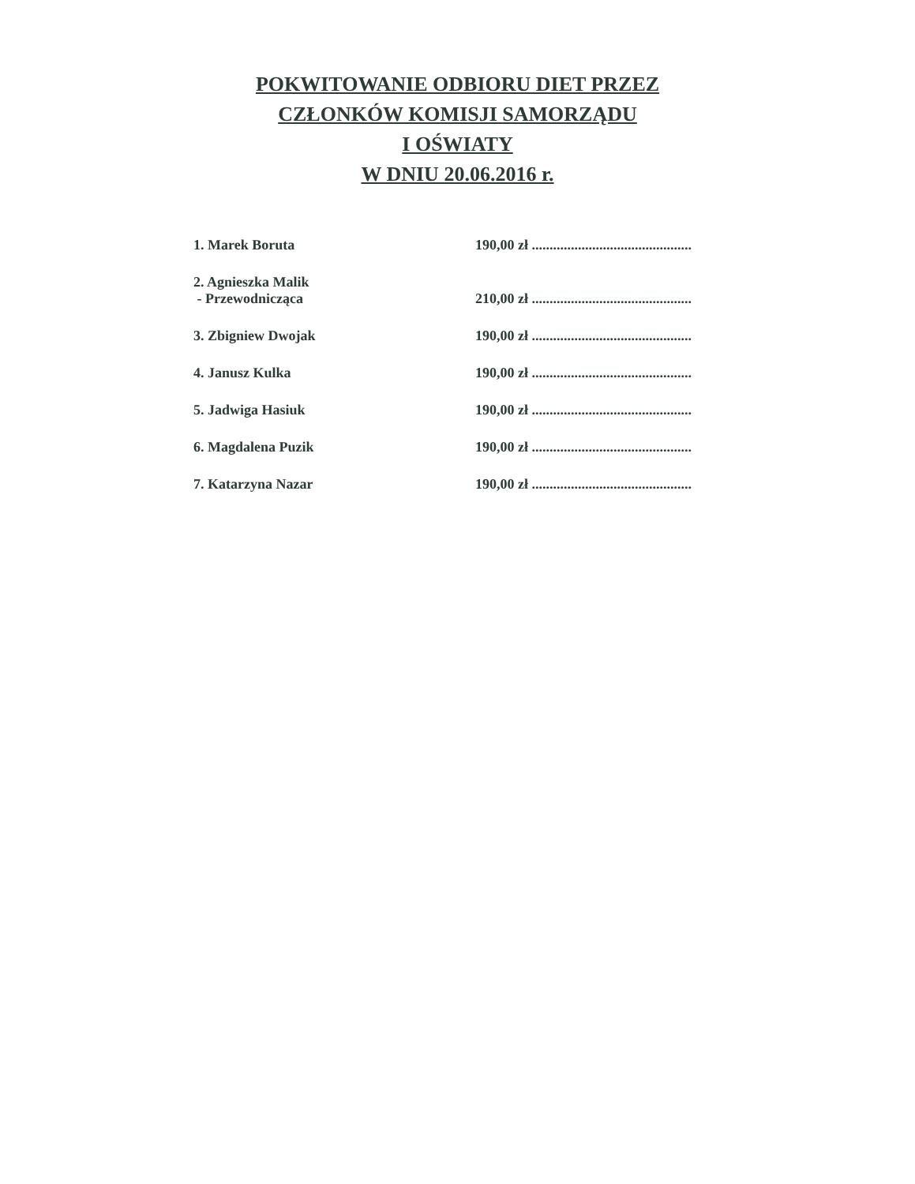POKWITOWANIE ODBIORU DIET PRZEZ
CZŁONKÓW KOMISJI SAMORZĄDU
I OŚWIATY
W DNIU 20.06.2016 r.
1. Marek Boruta
190,00 zł .............................................
2. Agnieszka Malik
- Przewodnicząca
210,00 zł .............................................
3. Zbigniew Dwojak
190,00 zł .............................................
4. Janusz Kulka
190,00 zł .............................................
5. Jadwiga Hasiuk
190,00 zł .............................................
6. Magdalena Puzik
190,00 zł .............................................
7. Katarzyna Nazar
190,00 zł .............................................